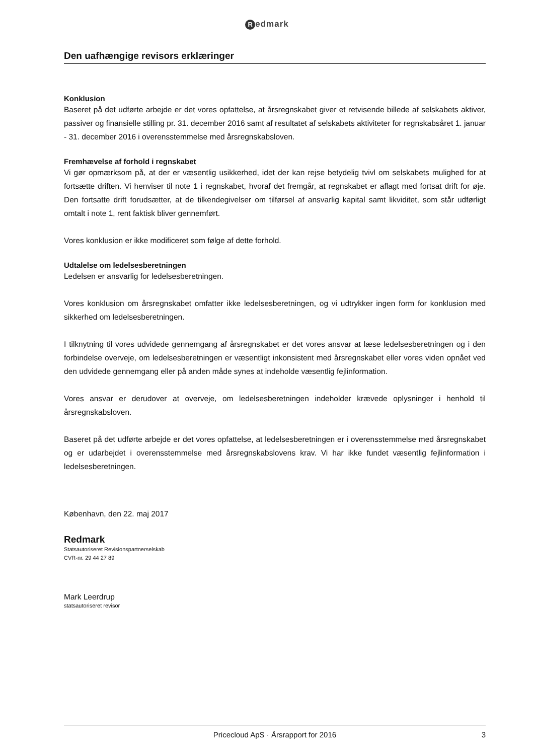Redmark
Den uafhængige revisors erklæringer
Konklusion
Baseret på det udførte arbejde er det vores opfattelse, at årsregnskabet giver et retvisende billede af selskabets aktiver, passiver og finansielle stilling pr. 31. december 2016 samt af resultatet af selskabets aktiviteter for regnskabsåret 1. januar - 31. december 2016 i overensstemmelse med årsregnskabsloven.
Fremhævelse af forhold i regnskabet
Vi gør opmærksom på, at der er væsentlig usikkerhed, idet der kan rejse betydelig tvivl om selskabets mulighed for at fortsætte driften. Vi henviser til note 1 i regnskabet, hvoraf det fremgår, at regnskabet er aflagt med fortsat drift for øje. Den fortsatte drift forudsætter, at de tilkendegivelser om tilførsel af ansvarlig kapital samt likviditet, som står udførligt omtalt i note 1, rent faktisk bliver gennemført.
Vores konklusion er ikke modificeret som følge af dette forhold.
Udtalelse om ledelsesberetningen
Ledelsen er ansvarlig for ledelsesberetningen.
Vores konklusion om årsregnskabet omfatter ikke ledelsesberetningen, og vi udtrykker ingen form for konklusion med sikkerhed om ledelsesberetningen.
I tilknytning til vores udvidede gennemgang af årsregnskabet er det vores ansvar at læse ledelsesberetningen og i den forbindelse overveje, om ledelsesberetningen er væsentligt inkonsistent med årsregnskabet eller vores viden opnået ved den udvidede gennemgang eller på anden måde synes at indeholde væsentlig fejlinformation.
Vores ansvar er derudover at overveje, om ledelsesberetningen indeholder krævede oplysninger i henhold til årsregnskabsloven.
Baseret på det udførte arbejde er det vores opfattelse, at ledelsesberetningen er i overensstemmelse med årsregnskabet og er udarbejdet i overensstemmelse med årsregnskabslovens krav. Vi har ikke fundet væsentlig fejlinformation i ledelsesberetningen.
København, den 22. maj 2017
Redmark
Statsautoriseret Revisionspartnerselskab
CVR-nr. 29 44 27 89
Mark Leerdrup
statsautoriseret revisor
Pricecloud ApS · Årsrapport for 2016 3